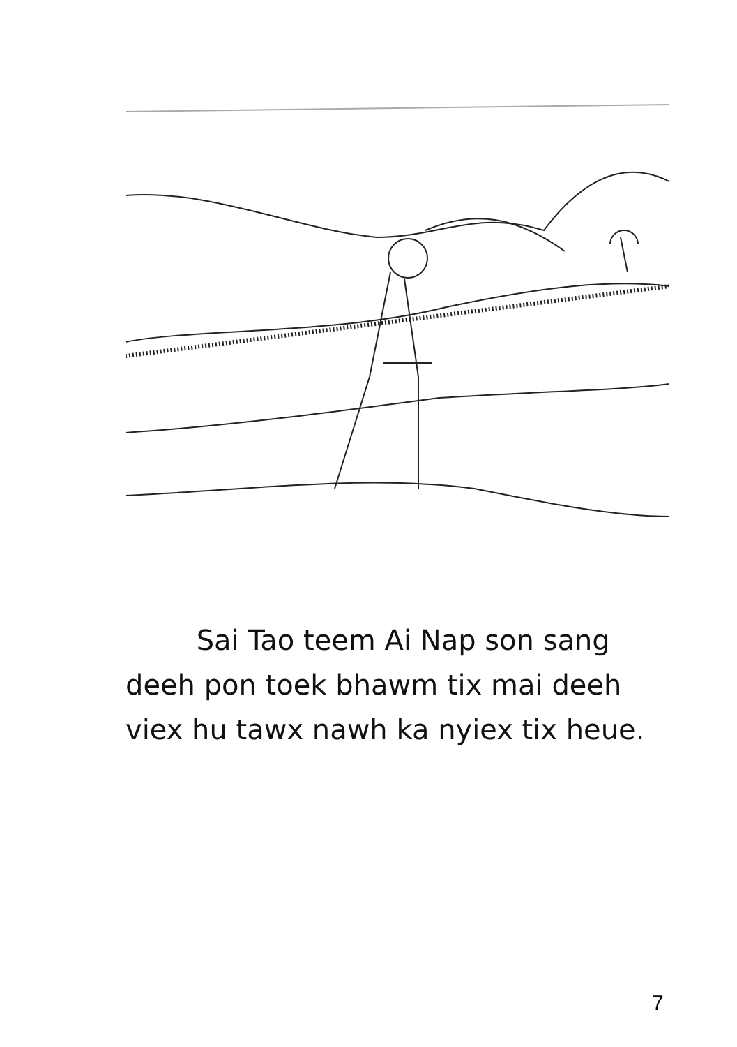Sai Tao teem Ai Nap son sang
deeh pon toek bhawm tix mai deeh
viex hu tawx nawh ka nyiex tix heue.
7